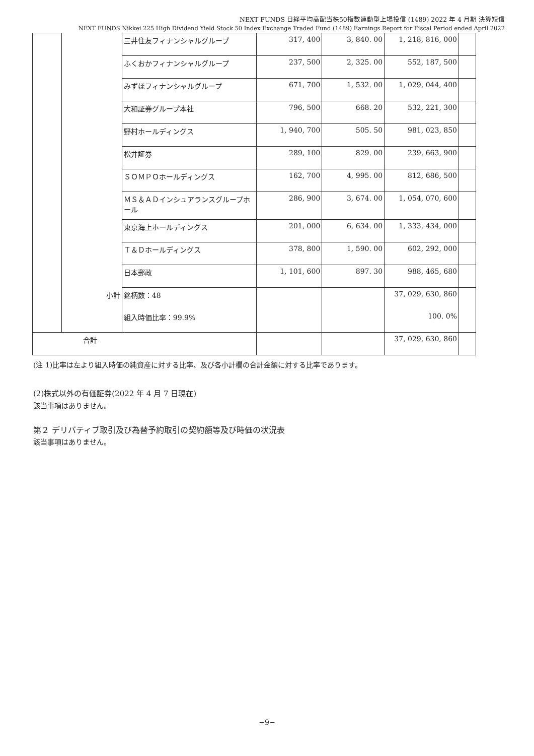NEXT FUNDS 日経平均高配当株50指数連動型上場投信 (1489) 2022 年 4 月期 決算短信
NEXT FUNDS Nikkei 225 High Dividend Yield Stock 50 Index Exchange Traded Fund (1489) Earnings Report for Fiscal Period ended April 2022
| | | 三井住友フィナンシャルグループ | 317, 400 | 3, 840. 00 | 1, 218, 816, 000 | |
| | | ふくおかフィナンシャルグループ | 237, 500 | 2, 325. 00 | 552, 187, 500 | |
| | | みずほフィナンシャルグループ | 671, 700 | 1, 532. 00 | 1, 029, 044, 400 | |
| | | 大和証券グループ本社 | 796, 500 | 668. 20 | 532, 221, 300 | |
| | | 野村ホールディングス | 1, 940, 700 | 505. 50 | 981, 023, 850 | |
| | | 松井証券 | 289, 100 | 829. 00 | 239, 663, 900 | |
| | | ＳＯＭＰＯホールディングス | 162, 700 | 4, 995. 00 | 812, 686, 500 | |
| | | ＭＳ＆ＡＤインシュアランスグループホール | 286, 900 | 3, 674. 00 | 1, 054, 070, 600 | |
| | | 東京海上ホールディングス | 201, 000 | 6, 634. 00 | 1, 333, 434, 000 | |
| | | Ｔ＆Ｄホールディングス | 378, 800 | 1, 590. 00 | 602, 292, 000 | |
| | | 日本郵政 | 1, 101, 600 | 897. 30 | 988, 465, 680 | |
| | 小計 | 銘柄数：48 | | | 37, 029, 630, 860 | |
| | | 組入時価比率：99.9% | | | 100. 0% | |
| 合計 | | | | | 37, 029, 630, 860 | |
(注 1)比率は左より組入時価の純資産に対する比率、及び各小計欄の合計金額に対する比率であります。
(2)株式以外の有価証券(2022 年 4 月 7 日現在)
該当事項はありません。
第２ デリバティブ取引及び為替予約取引の契約額等及び時価の状況表
該当事項はありません。
−9−